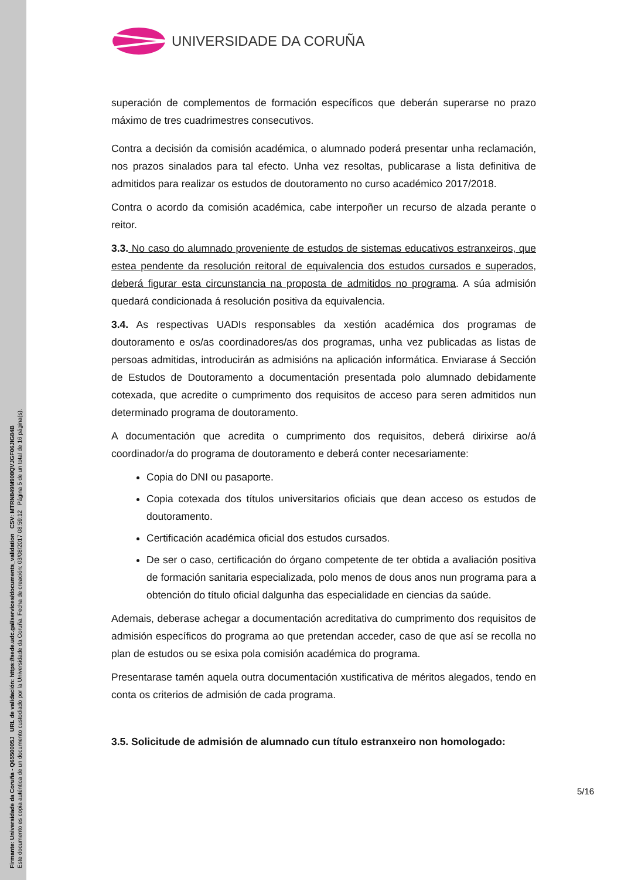Firmante: Universidade da Coruña - Q6550005J URL de validación: https://sede.udc.gal/services/documents_validation CSV: MTRN849M908QVJGF06JIG84B
Este documento es copia auténtica de un documento custodiado por la Universidade da Coruña. Fecha de creación: 03/08/2017 08:59:12 Página 5 de un total de 16 página(s).
UNIVERSIDADE DA CORUÑA
superación de complementos de formación específicos que deberán superarse no prazo máximo de tres cuadrimestres consecutivos.
Contra a decisión da comisión académica, o alumnado poderá presentar unha reclamación, nos prazos sinalados para tal efecto. Unha vez resoltas, publicarase a lista definitiva de admitidos para realizar os estudos de doutoramento no curso académico 2017/2018.
Contra o acordo da comisión académica, cabe interpoñer un recurso de alzada perante o reitor.
3.3. No caso do alumnado proveniente de estudos de sistemas educativos estranxeiros, que estea pendente da resolución reitoral de equivalencia dos estudos cursados e superados, deberá figurar esta circunstancia na proposta de admitidos no programa. A súa admisión quedará condicionada á resolución positiva da equivalencia.
3.4. As respectivas UADIs responsables da xestión académica dos programas de doutoramento e os/as coordinadores/as dos programas, unha vez publicadas as listas de persoas admitidas, introducirán as admisións na aplicación informática. Enviarase á Sección de Estudos de Doutoramento a documentación presentada polo alumnado debidamente cotexada, que acredite o cumprimento dos requisitos de acceso para seren admitidos nun determinado programa de doutoramento.
A documentación que acredita o cumprimento dos requisitos, deberá dirixirse ao/á coordinador/a do programa de doutoramento e deberá conter necesariamente:
Copia do DNI ou pasaporte.
Copia cotexada dos títulos universitarios oficiais que dean acceso os estudos de doutoramento.
Certificación académica oficial dos estudos cursados.
De ser o caso, certificación do órgano competente de ter obtida a avaliación positiva de formación sanitaria especializada, polo menos de dous anos nun programa para a obtención do título oficial dalgunha das especialidade en ciencias da saúde.
Ademais, deberase achegar a documentación acreditativa do cumprimento dos requisitos de admisión específicos do programa ao que pretendan acceder, caso de que así se recolla no plan de estudos ou se esixa pola comisión académica do programa.
Presentarase tamén aquela outra documentación xustificativa de méritos alegados, tendo en conta os criterios de admisión de cada programa.
3.5. Solicitude de admisión de alumnado cun título estranxeiro non homologado:
5/16